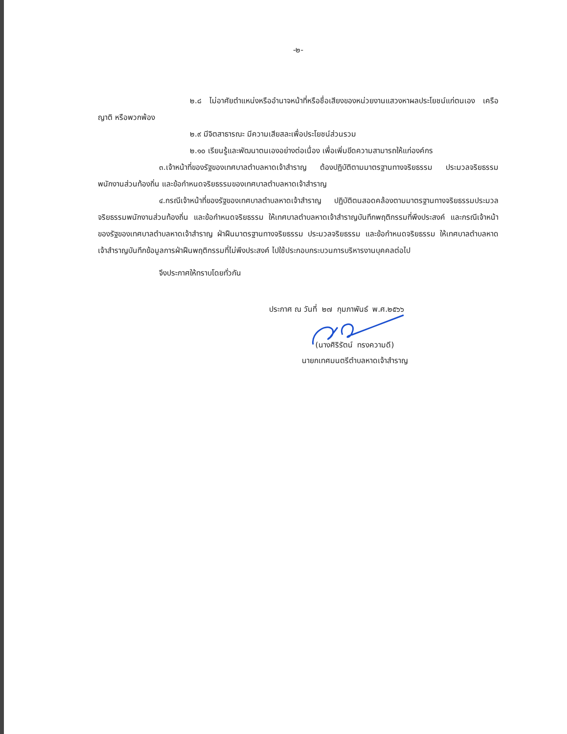-๒-
๒.๘ ไม่อาศัยตำแหน่งหรืออำนาจหน้าที่หรือชื่อเสียงของหน่วยงานแสวงหาผลประโยชน์แก่ตนเอง เครือญาติ หรือพวกพ้อง
๒.๙ มีจิตสาธารณะ มีความเสียสละเพื่อประโยชน์ส่วนรวม
๒.๑๐ เรียนรู้และพัฒนาตนเองอย่างต่อเนื่อง เพื่อเพิ่มขีดความสามารถให้แก่องค์กร
๓.เจ้าหน้าที่ของรัฐของเทศบาลตำบลหาดเจ้าสำราญ ต้องปฏิบัติตามมาตรฐานทางจริยธรรม ประมวลจริยธรรมพนักงานส่วนท้องถิ่น และข้อกำหนดจริยธรรมของเทศบาลตำบลหาดเจ้าสำราญ
๔.กรณีเจ้าหน้าที่ของรัฐของเทศบาลตำบลหาดเจ้าสำราญ ปฏิบัติตนสอดคล้องตามมาตรฐานทางจริยธรรมประมวลจริยธรรมพนักงานส่วนท้องถิ่น และข้อกำหนดจริยธรรม ให้เทศบาลตำบลหาดเจ้าสำราญบันทึกพฤติกรรมที่พึงประสงค์ และกรณีเจ้าหน้าของรัฐของเทศบาลตำบลหาดเจ้าสำราญ ฝ่าฝืนมาตรฐานทางจริยธรรม ประมวลจริยธรรม และข้อกำหนดจริยธรรม ให้เทศบาลตำบลหาดเจ้าสำราญบันทึกข้อมูลการฝ่าฝืนพฤติกรรมที่ไม่พึงประสงค์ ไปใช้ประกอบกระบวนการบริหารงานบุคคลต่อไป
จึงประกาศให้ทราบโดยทั่วกัน
ประกาศ ณ วันที่ ๒๗ กุมภาพันธ์ พ.ศ.๒๕๖๖
(นางศิริรัตน์ ทรงความดี)
นายกเทศมนตรีตำบลหาดเจ้าสำราญ